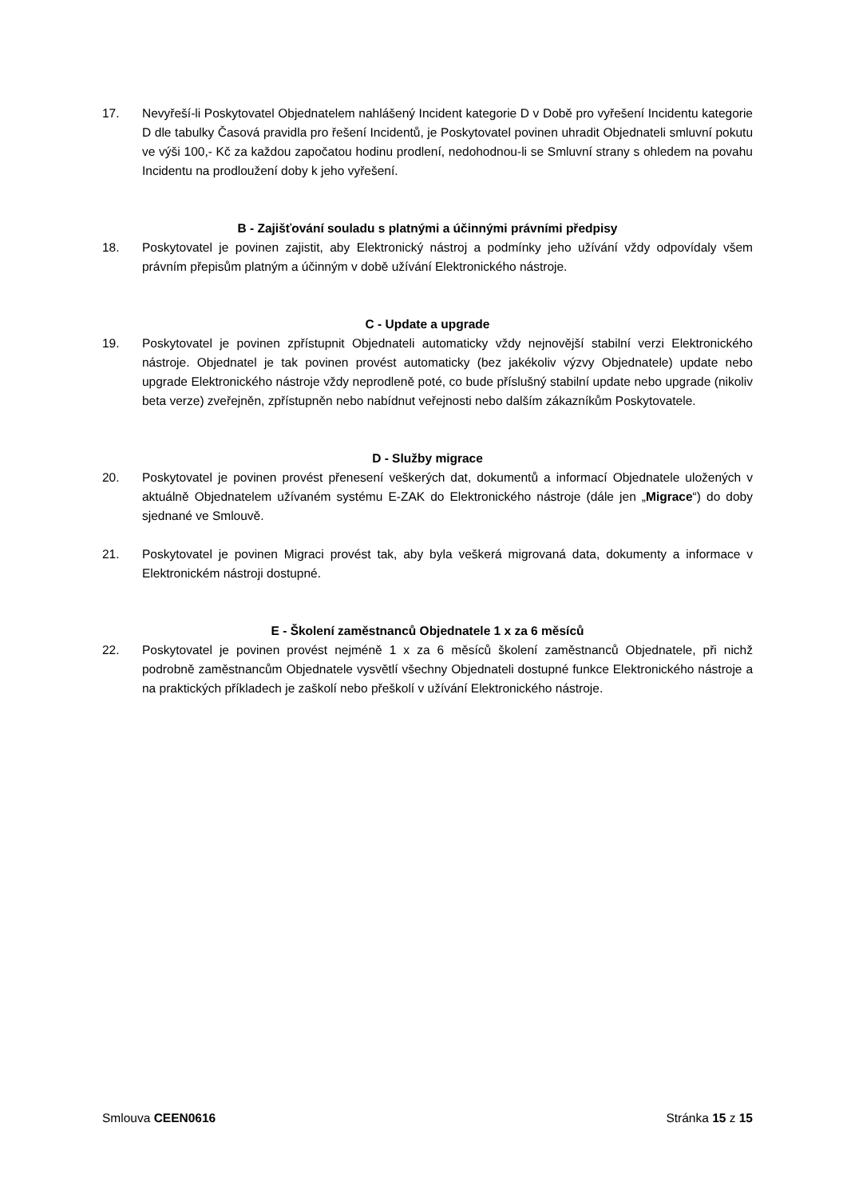17. Nevyřeší-li Poskytovatel Objednatelem nahlášený Incident kategorie D v Době pro vyřešení Incidentu kategorie D dle tabulky Časová pravidla pro řešení Incidentů, je Poskytovatel povinen uhradit Objednateli smluvní pokutu ve výši 100,- Kč za každou započatou hodinu prodlení, nedohodnou-li se Smluvní strany s ohledem na povahu Incidentu na prodloužení doby k jeho vyřešení.
B - Zajišťování souladu s platnými a účinnými právními předpisy
18. Poskytovatel je povinen zajistit, aby Elektronický nástroj a podmínky jeho užívání vždy odpovídaly všem právním přepisům platným a účinným v době užívání Elektronického nástroje.
C - Update a upgrade
19. Poskytovatel je povinen zpřístupnit Objednateli automaticky vždy nejnovější stabilní verzi Elektronického nástroje. Objednatel je tak povinen provést automaticky (bez jakékoliv výzvy Objednatele) update nebo upgrade Elektronického nástroje vždy neprodleně poté, co bude příslušný stabilní update nebo upgrade (nikoliv beta verze) zveřejněn, zpřístupněn nebo nabídnut veřejnosti nebo dalším zákazníkům Poskytovatele.
D - Služby migrace
20. Poskytovatel je povinen provést přenesení veškerých dat, dokumentů a informací Objednatele uložených v aktuálně Objednatelem užívaném systému E-ZAK do Elektronického nástroje (dále jen „Migrace“) do doby sjednané ve Smlouvě.
21. Poskytovatel je povinen Migraci provést tak, aby byla veškerá migrovaná data, dokumenty a informace v Elektronickém nástroji dostupné.
E - Školení zaměstnanců Objednatele 1 x za 6 měsíců
22. Poskytovatel je povinen provést nejméně 1 x za 6 měsíců školení zaměstnanců Objednatele, při nichž podrobně zaměstnancům Objednatele vysvětlí všechny Objednateli dostupné funkce Elektronického nástroje a na praktických příkladech je zaškolí nebo přeškolí v užívání Elektronického nástroje.
Smlouva CEEN0616 Stránka 15 z 15